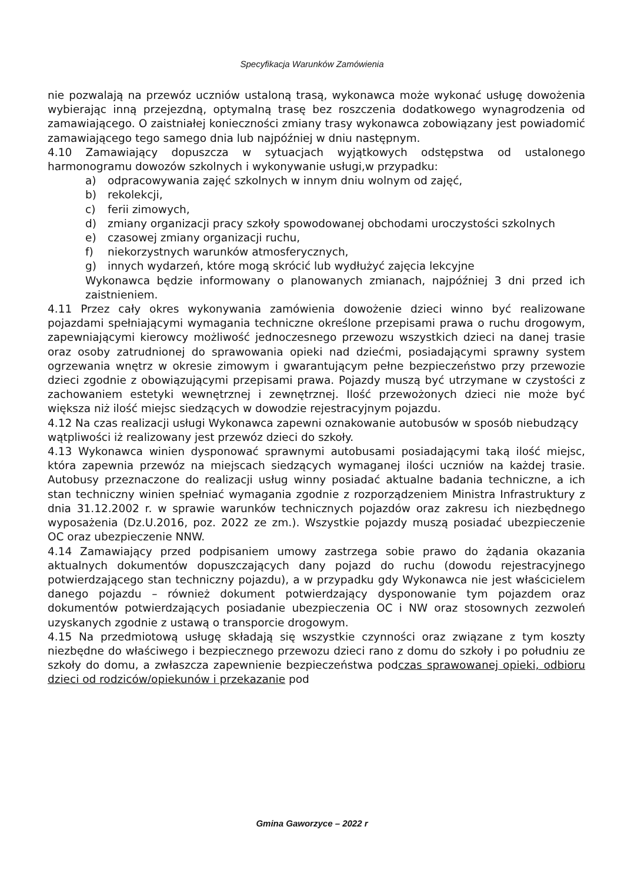Specyfikacja Warunków Zamówienia
nie pozwalają na przewóz uczniów ustaloną trasą, wykonawca może wykonać usługę dowożenia wybierając inną przejezdną, optymalną trasę bez roszczenia dodatkowego wynagrodzenia od zamawiającego. O zaistniałej konieczności zmiany trasy wykonawca zobowiązany jest powiadomić zamawiającego tego samego dnia lub najpóźniej w dniu następnym.
4.10 Zamawiający dopuszcza w sytuacjach wyjątkowych odstępstwa od ustalonego harmonogramu dowozów szkolnych i wykonywanie usługi,w przypadku:
a) odpracowywania zajęć szkolnych w innym dniu wolnym od zajęć,
b) rekolekcji,
c) ferii zimowych,
d) zmiany organizacji pracy szkoły spowodowanej obchodami uroczystości szkolnych
e) czasowej zmiany organizacji ruchu,
f) niekorzystnych warunków atmosferycznych,
g) innych wydarzeń, które mogą skrócić lub wydłużyć zajęcia lekcyjne
Wykonawca będzie informowany o planowanych zmianach, najpóźniej 3 dni przed ich zaistnieniem.
4.11 Przez cały okres wykonywania zamówienia dowożenie dzieci winno być realizowane pojazdami spełniającymi wymagania techniczne określone przepisami prawa o ruchu drogowym, zapewniającymi kierowcy możliwość jednoczesnego przewozu wszystkich dzieci na danej trasie oraz osoby zatrudnionej do sprawowania opieki nad dziećmi, posiadającymi sprawny system ogrzewania wnętrz w okresie zimowym i gwarantującym pełne bezpieczeństwo przy przewozie dzieci zgodnie z obowiązującymi przepisami prawa. Pojazdy muszą być utrzymane w czystości z zachowaniem estetyki wewnętrznej i zewnętrznej. Ilość przewożonych dzieci nie może być większa niż ilość miejsc siedzących w dowodzie rejestracyjnym pojazdu.
4.12 Na czas realizacji usługi Wykonawca zapewni oznakowanie autobusów w sposób niebudzący wątpliwości iż realizowany jest przewóz dzieci do szkoły.
4.13 Wykonawca winien dysponować sprawnymi autobusami posiadającymi taką ilość miejsc, która zapewnia przewóz na miejscach siedzących wymaganej ilości uczniów na każdej trasie. Autobusy przeznaczone do realizacji usług winny posiadać aktualne badania techniczne, a ich stan techniczny winien spełniać wymagania zgodnie z rozporządzeniem Ministra Infrastruktury z dnia 31.12.2002 r. w sprawie warunków technicznych pojazdów oraz zakresu ich niezbędnego wyposażenia (Dz.U.2016, poz. 2022 ze zm.). Wszystkie pojazdy muszą posiadać ubezpieczenie OC oraz ubezpieczenie NNW.
4.14 Zamawiający przed podpisaniem umowy zastrzega sobie prawo do żądania okazania aktualnych dokumentów dopuszczających dany pojazd do ruchu (dowodu rejestracyjnego potwierdzającego stan techniczny pojazdu), a w przypadku gdy Wykonawca nie jest właścicielem danego pojazdu – również dokument potwierdzający dysponowanie tym pojazdem oraz dokumentów potwierdzających posiadanie ubezpieczenia OC i NW oraz stosownych zezwoleń uzyskanych zgodnie z ustawą o transporcie drogowym.
4.15 Na przedmiotową usługę składają się wszystkie czynności oraz związane z tym koszty niezbędne do właściwego i bezpiecznego przewozu dzieci rano z domu do szkoły i po południu ze szkoły do domu, a zwłaszcza zapewnienie bezpieczeństwa podczas sprawowanej opieki, odbioru dzieci od rodziców/opiekunów i przekazanie pod
Gmina Gaworzyce – 2022 r